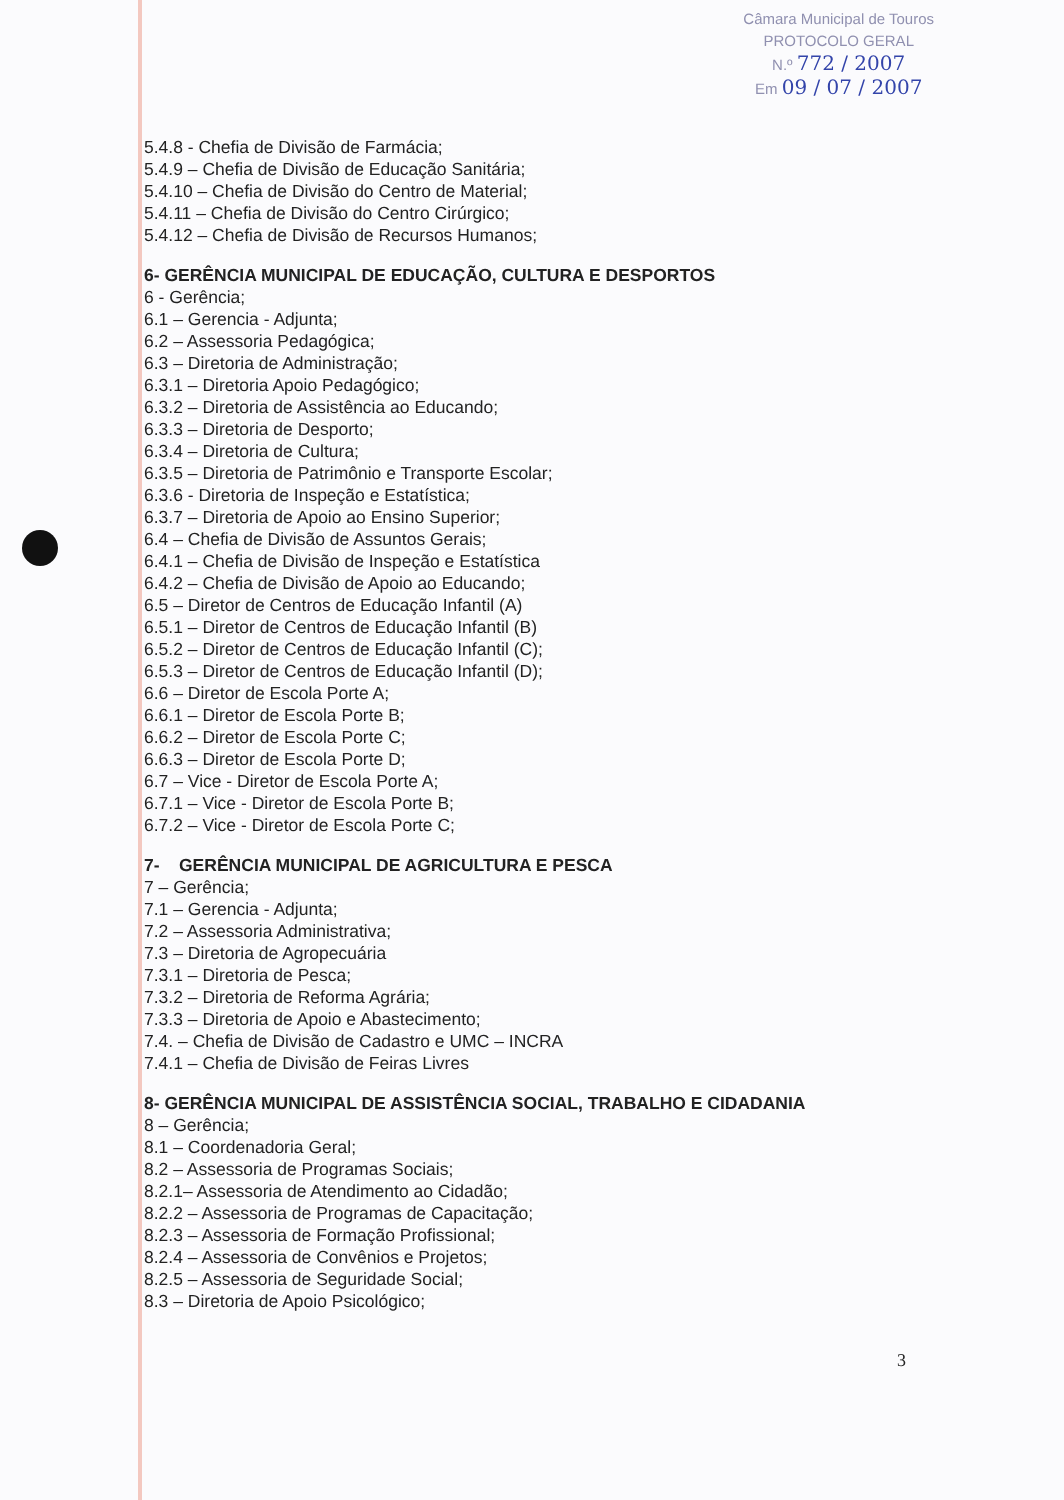Câmara Municipal de Touros
PROTOCOLO GERAL
N.º 772 / 2007
Em 09 / 07 / 2007
5.4.8 - Chefia de Divisão de Farmácia;
5.4.9 – Chefia de Divisão de Educação Sanitária;
5.4.10 – Chefia de Divisão do Centro de Material;
5.4.11 – Chefia de Divisão do Centro Cirúrgico;
5.4.12 – Chefia de Divisão de Recursos Humanos;
6- GERÊNCIA MUNICIPAL DE EDUCAÇÃO, CULTURA E DESPORTOS
6 - Gerência;
6.1 – Gerencia - Adjunta;
6.2 – Assessoria Pedagógica;
6.3 – Diretoria de Administração;
6.3.1 – Diretoria Apoio Pedagógico;
6.3.2 – Diretoria de Assistência ao Educando;
6.3.3 – Diretoria de Desporto;
6.3.4 – Diretoria de Cultura;
6.3.5 – Diretoria de Patrimônio e Transporte Escolar;
6.3.6 - Diretoria de Inspeção e Estatística;
6.3.7 – Diretoria de Apoio ao Ensino Superior;
6.4 – Chefia de Divisão de Assuntos Gerais;
6.4.1 – Chefia de Divisão de Inspeção e Estatística
6.4.2 – Chefia de Divisão de Apoio ao Educando;
6.5 – Diretor de Centros de Educação Infantil (A)
6.5.1 – Diretor de Centros de Educação Infantil (B)
6.5.2 – Diretor de Centros de Educação Infantil (C);
6.5.3 – Diretor de Centros de Educação Infantil (D);
6.6 – Diretor de Escola Porte A;
6.6.1 – Diretor de Escola Porte B;
6.6.2 – Diretor de Escola Porte C;
6.6.3 – Diretor de Escola Porte D;
6.7 – Vice - Diretor de Escola Porte A;
6.7.1 – Vice - Diretor de Escola Porte B;
6.7.2 – Vice - Diretor de Escola Porte C;
7- GERÊNCIA MUNICIPAL DE AGRICULTURA E PESCA
7 – Gerência;
7.1 – Gerencia - Adjunta;
7.2 – Assessoria Administrativa;
7.3 – Diretoria de Agropecuária
7.3.1 – Diretoria de Pesca;
7.3.2 – Diretoria de Reforma Agrária;
7.3.3 – Diretoria de Apoio e Abastecimento;
7.4. – Chefia de Divisão de Cadastro e UMC – INCRA
7.4.1 – Chefia de Divisão de Feiras Livres
8- GERÊNCIA MUNICIPAL DE ASSISTÊNCIA SOCIAL, TRABALHO E CIDADANIA
8 – Gerência;
8.1 – Coordenadoria Geral;
8.2 – Assessoria de Programas Sociais;
8.2.1– Assessoria de Atendimento ao Cidadão;
8.2.2 – Assessoria de Programas de Capacitação;
8.2.3 – Assessoria de Formação Profissional;
8.2.4 – Assessoria de Convênios e Projetos;
8.2.5 – Assessoria de Seguridade Social;
8.3 – Diretoria de Apoio Psicológico;
3